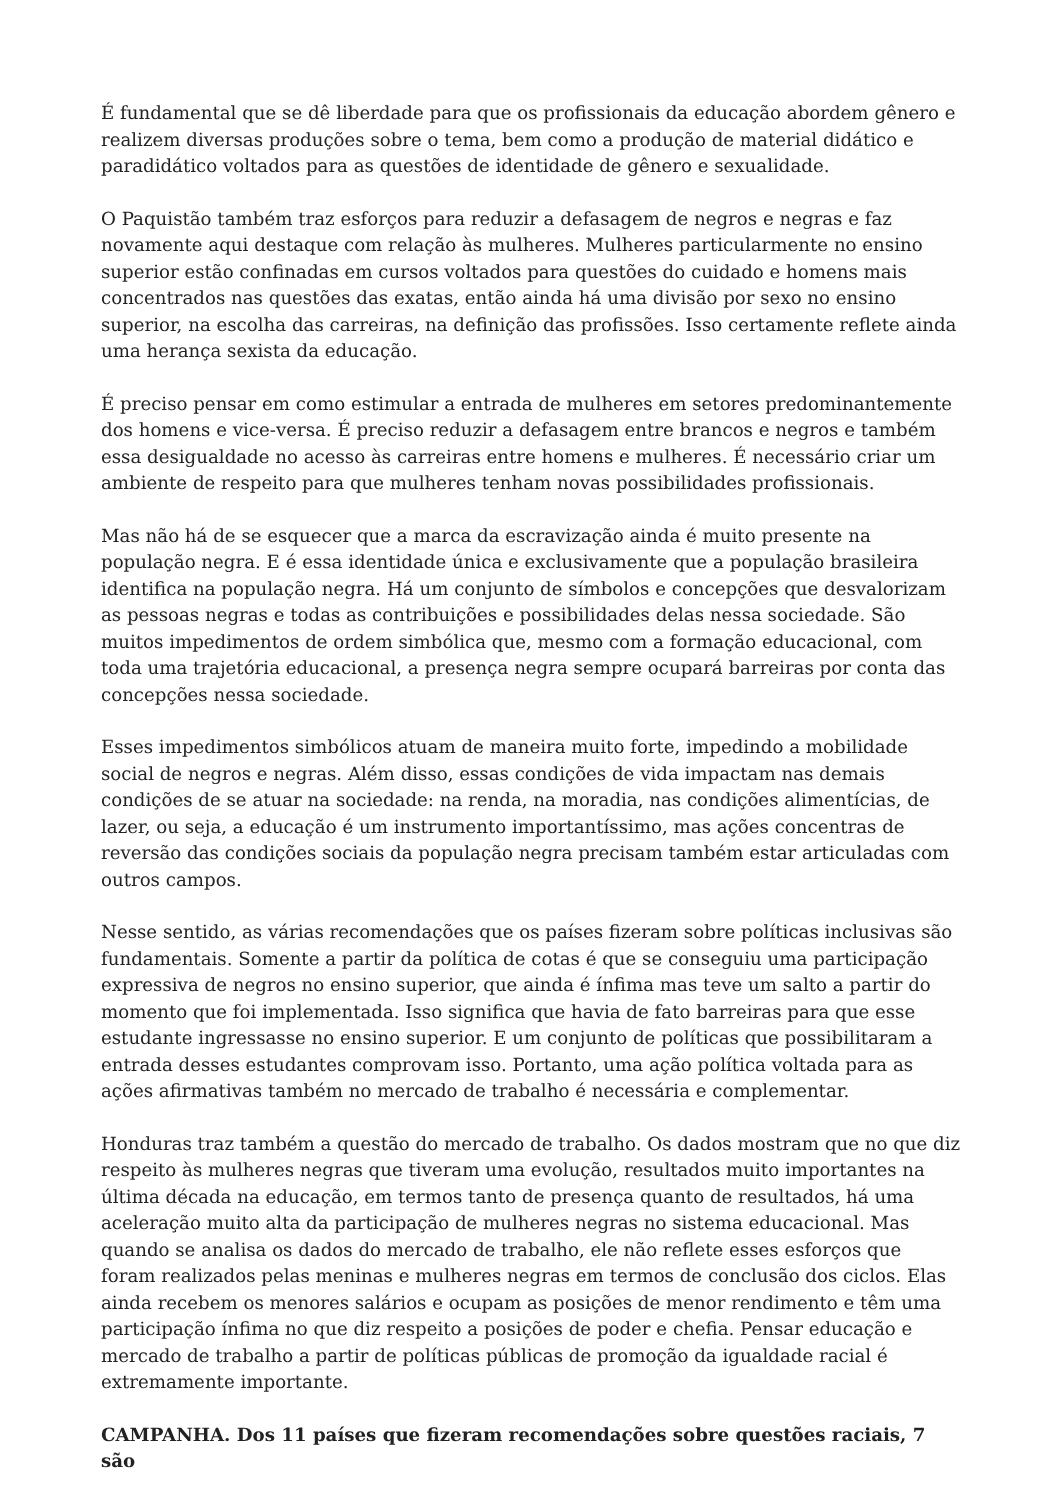É fundamental que se dê liberdade para que os profissionais da educação abordem gênero e realizem diversas produções sobre o tema, bem como a produção de material didático e paradidático voltados para as questões de identidade de gênero e sexualidade.
O Paquistão também traz esforços para reduzir a defasagem de negros e negras e faz novamente aqui destaque com relação às mulheres. Mulheres particularmente no ensino superior estão confinadas em cursos voltados para questões do cuidado e homens mais concentrados nas questões das exatas, então ainda há uma divisão por sexo no ensino superior, na escolha das carreiras, na definição das profissões. Isso certamente reflete ainda uma herança sexista da educação.
É preciso pensar em como estimular a entrada de mulheres em setores predominantemente dos homens e vice-versa. É preciso reduzir a defasagem entre brancos e negros e também essa desigualdade no acesso às carreiras entre homens e mulheres. É necessário criar um ambiente de respeito para que mulheres tenham novas possibilidades profissionais.
Mas não há de se esquecer que a marca da escravização ainda é muito presente na população negra. E é essa identidade única e exclusivamente que a população brasileira identifica na população negra. Há um conjunto de símbolos e concepções que desvalorizam as pessoas negras e todas as contribuições e possibilidades delas nessa sociedade. São muitos impedimentos de ordem simbólica que, mesmo com a formação educacional, com toda uma trajetória educacional, a presença negra sempre ocupará barreiras por conta das concepções nessa sociedade.
Esses impedimentos simbólicos atuam de maneira muito forte, impedindo a mobilidade social de negros e negras. Além disso, essas condições de vida impactam nas demais condições de se atuar na sociedade: na renda, na moradia, nas condições alimentícias, de lazer, ou seja, a educação é um instrumento importantíssimo, mas ações concentras de reversão das condições sociais da população negra precisam também estar articuladas com outros campos.
Nesse sentido, as várias recomendações que os países fizeram sobre políticas inclusivas são fundamentais. Somente a partir da política de cotas é que se conseguiu uma participação expressiva de negros no ensino superior, que ainda é ínfima mas teve um salto a partir do momento que foi implementada. Isso significa que havia de fato barreiras para que esse estudante ingressasse no ensino superior. E um conjunto de políticas que possibilitaram a entrada desses estudantes comprovam isso. Portanto, uma ação política voltada para as ações afirmativas também no mercado de trabalho é necessária e complementar.
Honduras traz também a questão do mercado de trabalho. Os dados mostram que no que diz respeito às mulheres negras que tiveram uma evolução, resultados muito importantes na última década na educação, em termos tanto de presença quanto de resultados, há uma aceleração muito alta da participação de mulheres negras no sistema educacional. Mas quando se analisa os dados do mercado de trabalho, ele não reflete esses esforços que foram realizados pelas meninas e mulheres negras em termos de conclusão dos ciclos. Elas ainda recebem os menores salários e ocupam as posições de menor rendimento e têm uma participação ínfima no que diz respeito a posições de poder e chefia. Pensar educação e mercado de trabalho a partir de políticas públicas de promoção da igualdade racial é extremamente importante.
CAMPANHA. Dos 11 países que fizeram recomendações sobre questões raciais, 7 são